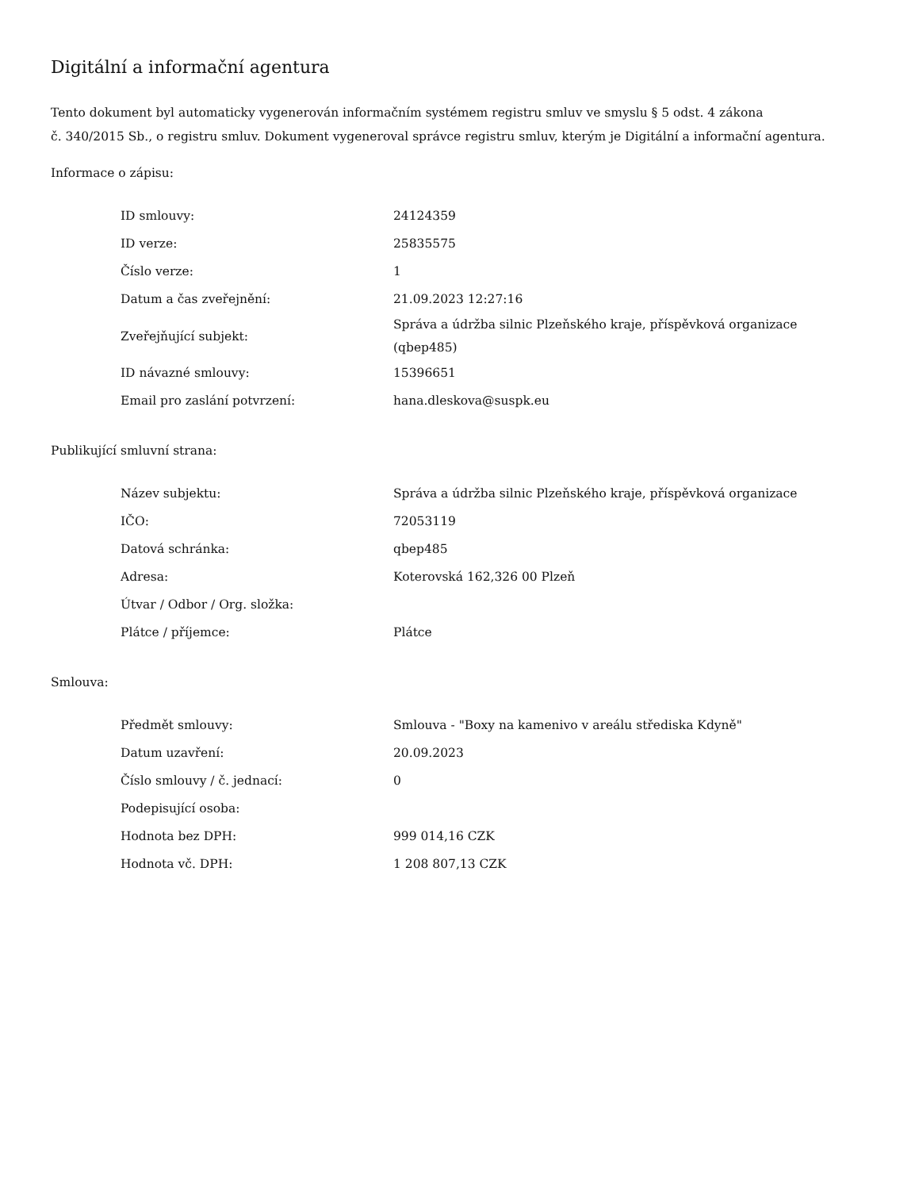Digitální a informační agentura
Tento dokument byl automaticky vygenerován informačním systémem registru smluv ve smyslu § 5 odst. 4 zákona
č. 340/2015 Sb., o registru smluv. Dokument vygeneroval správce registru smluv, kterým je Digitální a informační agentura.
Informace o zápisu:
| ID smlouvy: | 24124359 |
| ID verze: | 25835575 |
| Číslo verze: | 1 |
| Datum a čas zveřejnění: | 21.09.2023 12:27:16 |
| Zveřejňující subjekt: | Správa a údržba silnic Plzeňského kraje, příspěvková organizace (qbep485) |
| ID návazné smlouvy: | 15396651 |
| Email pro zaslání potvrzení: | hana.dleskova@suspk.eu |
Publikující smluvní strana:
| Název subjektu: | Správa a údržba silnic Plzeňského kraje, příspěvková organizace |
| IČO: | 72053119 |
| Datová schránka: | qbep485 |
| Adresa: | Koterovská 162,326 00 Plzeň |
| Útvar / Odbor / Org. složka: | |
| Plátce / příjemce: | Plátce |
Smlouva:
| Předmět smlouvy: | Smlouva - "Boxy na kamenivo v areálu střediska Kdyně" |
| Datum uzavření: | 20.09.2023 |
| Číslo smlouvy / č. jednací: | 0 |
| Podepisující osoba: | |
| Hodnota bez DPH: | 999 014,16 CZK |
| Hodnota vč. DPH: | 1 208 807,13 CZK |